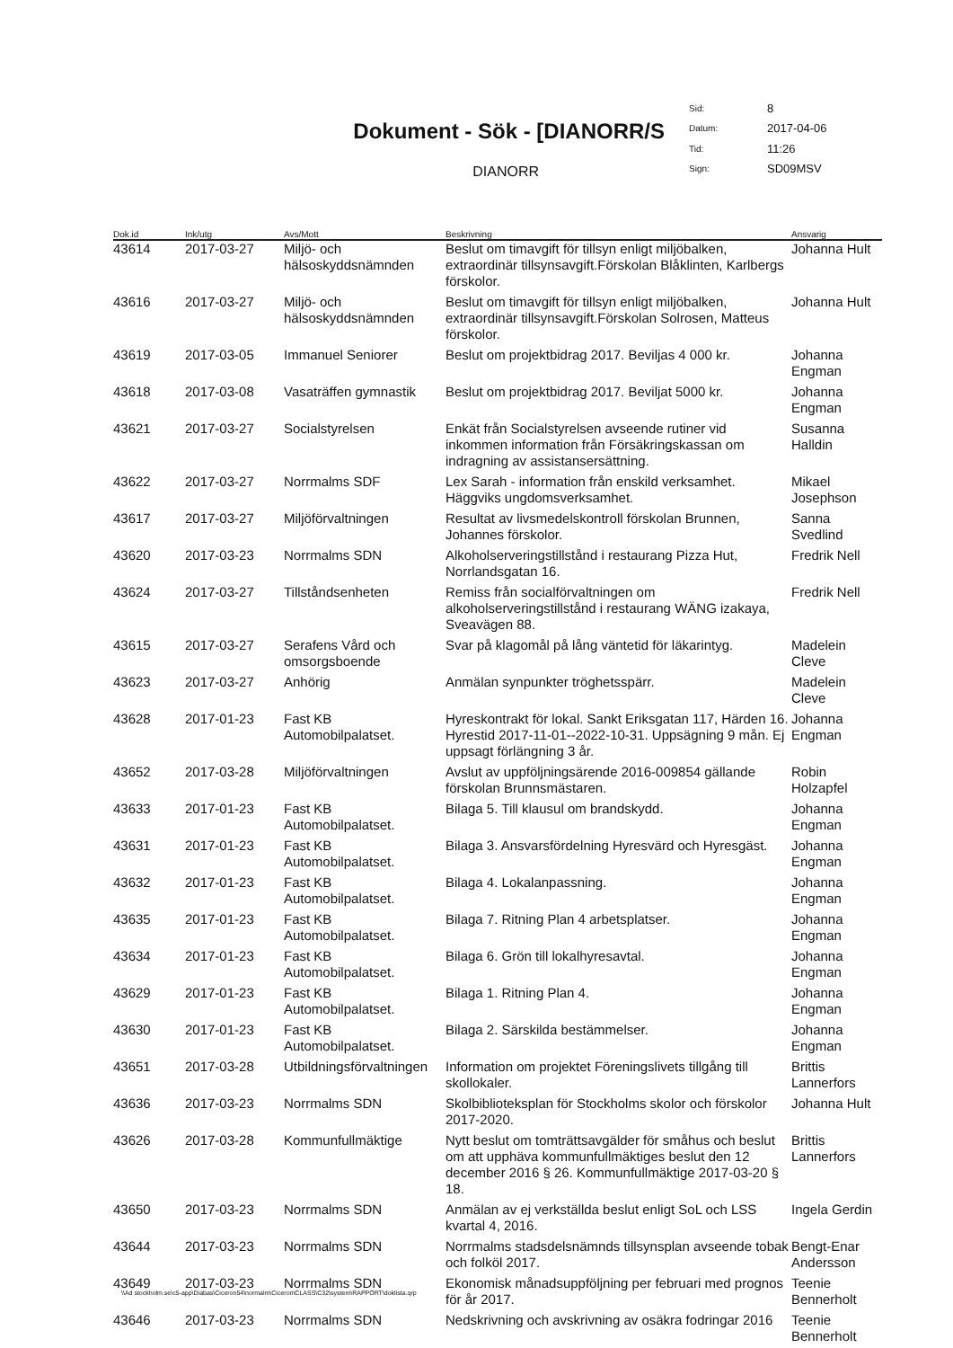Dokument - Sök - [DIANORR/S
DIANORR
| Sid: | 8 |
| Datum: | 2017-04-06 |
| Tid: | 11:26 |
| Sign: | SD09MSV |
| Dok.id | Ink/utg | Avs/Mott | Beskrivning | Ansvarig |
| --- | --- | --- | --- | --- |
| 43614 | 2017-03-27 | Miljö- och hälsoskyddsnämnden | Beslut om timavgift för tillsyn enligt miljöbalken, extraordinär tillsynsavgift.Förskolan Blåklinten, Karlbergs förskolor. | Johanna Hult |
| 43616 | 2017-03-27 | Miljö- och hälsoskyddsnämnden | Beslut om timavgift för tillsyn enligt miljöbalken, extraordinär tillsynsavgift.Förskolan Solrosen, Matteus förskolor. | Johanna Hult |
| 43619 | 2017-03-05 | Immanuel Seniorer | Beslut om projektbidrag 2017. Beviljas 4 000 kr. | Johanna Engman |
| 43618 | 2017-03-08 | Vasaträffen gymnastik | Beslut om projektbidrag 2017. Beviljat 5000 kr. | Johanna Engman |
| 43621 | 2017-03-27 | Socialstyrelsen | Enkät från Socialstyrelsen avseende rutiner vid inkommen information från Försäkringskassan om indragning av assistansersättning. | Susanna Halldin |
| 43622 | 2017-03-27 | Norrmalms SDF | Lex Sarah - information från enskild verksamhet. Häggviks ungdomsverksamhet. | Mikael Josephson |
| 43617 | 2017-03-27 | Miljöförvaltningen | Resultat av livsmedelskontroll förskolan Brunnen, Johannes förskolor. | Sanna Svedlind |
| 43620 | 2017-03-23 | Norrmalms SDN | Alkoholserveringstillstånd i restaurang Pizza Hut, Norrlandsgatan 16. | Fredrik Nell |
| 43624 | 2017-03-27 | Tillståndsenheten | Remiss från socialförvaltningen om alkoholserveringstillstånd i restaurang WÄNG izakaya, Sveavägen 88. | Fredrik Nell |
| 43615 | 2017-03-27 | Serafens Vård och omsorgsboende | Svar på klagomål på lång väntetid för läkarintyg. | Madelein Cleve |
| 43623 | 2017-03-27 | Anhörig | Anmälan synpunkter tröghetsspärr. | Madelein Cleve |
| 43628 | 2017-01-23 | Fast KB Automobilpalatset. | Hyreskontrakt för lokal. Sankt Eriksgatan 117, Härden 16. Hyrestid 2017-11-01--2022-10-31. Uppsägning 9 mån. Ej uppsagt förlängning 3 år. | Johanna Engman |
| 43652 | 2017-03-28 | Miljöförvaltningen | Avslut av uppföljningsärende 2016-009854 gällande förskolan Brunnsmästaren. | Robin Holzapfel |
| 43633 | 2017-01-23 | Fast KB Automobilpalatset. | Bilaga 5. Till klausul om brandskydd. | Johanna Engman |
| 43631 | 2017-01-23 | Fast KB Automobilpalatset. | Bilaga 3. Ansvarsfördelning Hyresvärd och Hyresgäst. | Johanna Engman |
| 43632 | 2017-01-23 | Fast KB Automobilpalatset. | Bilaga 4. Lokalanpassning. | Johanna Engman |
| 43635 | 2017-01-23 | Fast KB Automobilpalatset. | Bilaga 7. Ritning Plan 4 arbetsplatser. | Johanna Engman |
| 43634 | 2017-01-23 | Fast KB Automobilpalatset. | Bilaga 6. Grön till lokalhyresavtal. | Johanna Engman |
| 43629 | 2017-01-23 | Fast KB Automobilpalatset. | Bilaga 1. Ritning Plan 4. | Johanna Engman |
| 43630 | 2017-01-23 | Fast KB Automobilpalatset. | Bilaga 2. Särskilda bestämmelser. | Johanna Engman |
| 43651 | 2017-03-28 | Utbildningsförvaltningen | Information om projektet Föreningslivets tillgång till skollokaler. | Brittis Lannerfors |
| 43636 | 2017-03-23 | Norrmalms SDN | Skolbiblioteksplan för Stockholms skolor och förskolor 2017-2020. | Johanna Hult |
| 43626 | 2017-03-28 | Kommunfullmäktige | Nytt beslut om tomträttsavgälder för småhus och beslut om att upphäva kommunfullmäktiges beslut den 12 december 2016 § 26. Kommunfullmäktige 2017-03-20 § 18. | Brittis Lannerfors |
| 43650 | 2017-03-23 | Norrmalms SDN | Anmälan av ej verkställda beslut enligt SoL och LSS kvartal 4, 2016. | Ingela Gerdin |
| 43644 | 2017-03-23 | Norrmalms SDN | Norrmalms stadsdelsnämnds tillsynsplan avseende tobak och folköl 2017. | Bengt-Enar Andersson |
| 43649 | 2017-03-23 | Norrmalms SDN | Ekonomisk månadsuppföljning per februari med prognos för år 2017. | Teenie Bennerholt |
| 43646 | 2017-03-23 | Norrmalms SDN | Nedskrivning och avskrivning av osäkra fodringar 2016 | Teenie Bennerholt |
\\Ad stockholm.se\c5-app\Diabas\Ciceron54\normalm\Ciceron\CLASS\C32\system\RAPPORT\doklista.qrp